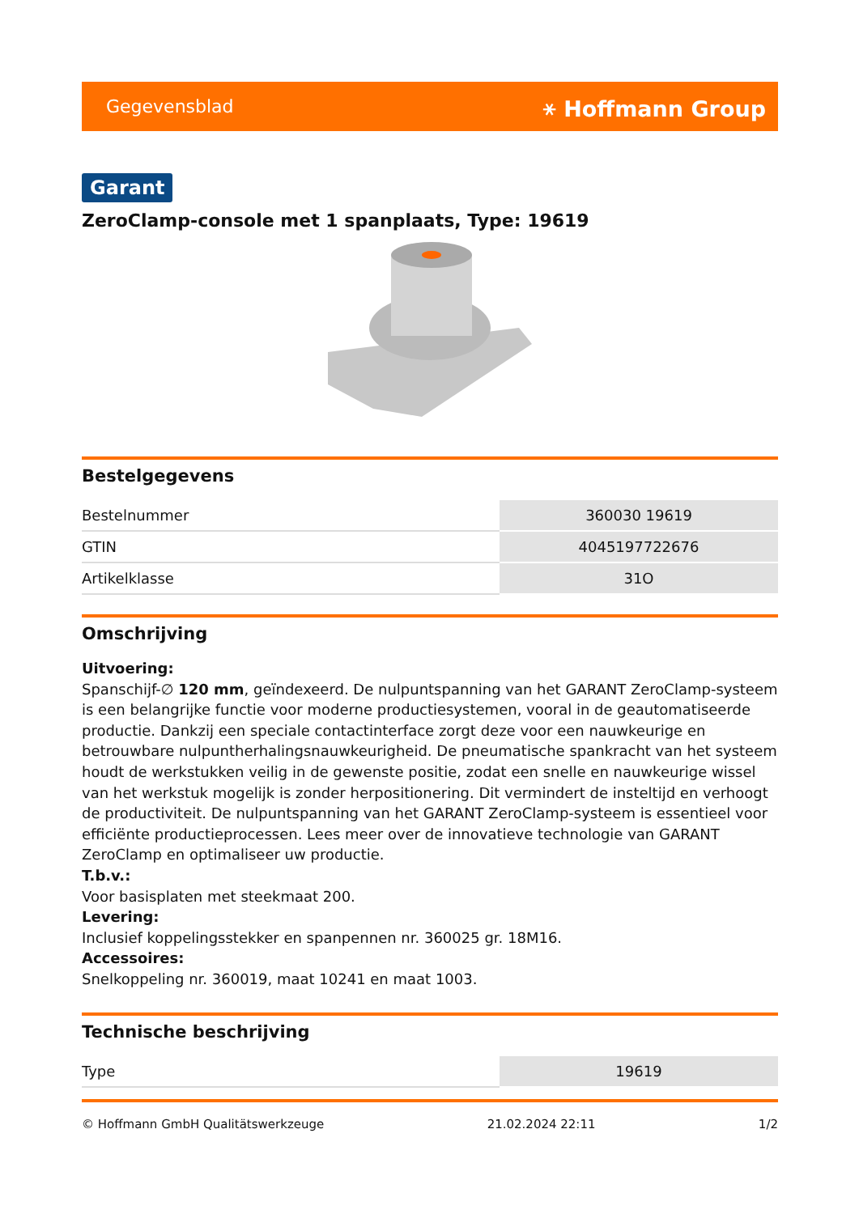Gegevensblad ⚹ Hoffmann Group
Garant
ZeroClamp-console met 1 spanplaats, Type: 19619
Bestelgegevens
| Bestelnummer | 360030 19619 |
| GTIN | 4045197722676 |
| Artikelklasse | 31O |
Omschrijving
Uitvoering:
Spanschijf-∅ 120 mm, geïndexeerd. De nulpuntspanning van het GARANT ZeroClamp-systeem is een belangrijke functie voor moderne productiesystemen, vooral in de geautomatiseerde productie. Dankzij een speciale contactinterface zorgt deze voor een nauwkeurige en betrouwbare nulpuntherhalingsnauwkeurigheid. De pneumatische spankracht van het systeem houdt de werkstukken veilig in de gewenste positie, zodat een snelle en nauwkeurige wissel van het werkstuk mogelijk is zonder herpositionering. Dit vermindert de insteltijd en verhoogt de productiviteit. De nulpuntspanning van het GARANT ZeroClamp-systeem is essentieel voor efficiënte productieprocessen. Lees meer over de innovatieve technologie van GARANT ZeroClamp en optimaliseer uw productie.
T.b.v.:
Voor basisplaten met steekmaat 200.
Levering:
Inclusief koppelingsstekker en spanpennen nr. 360025 gr. 18M16.
Accessoires:
Snelkoppeling nr. 360019, maat 10241 en maat 1003.
Technische beschrijving
| Type | 19619 |
© Hoffmann GmbH Qualitätswerkzeuge 21.02.2024 22:11 1/2